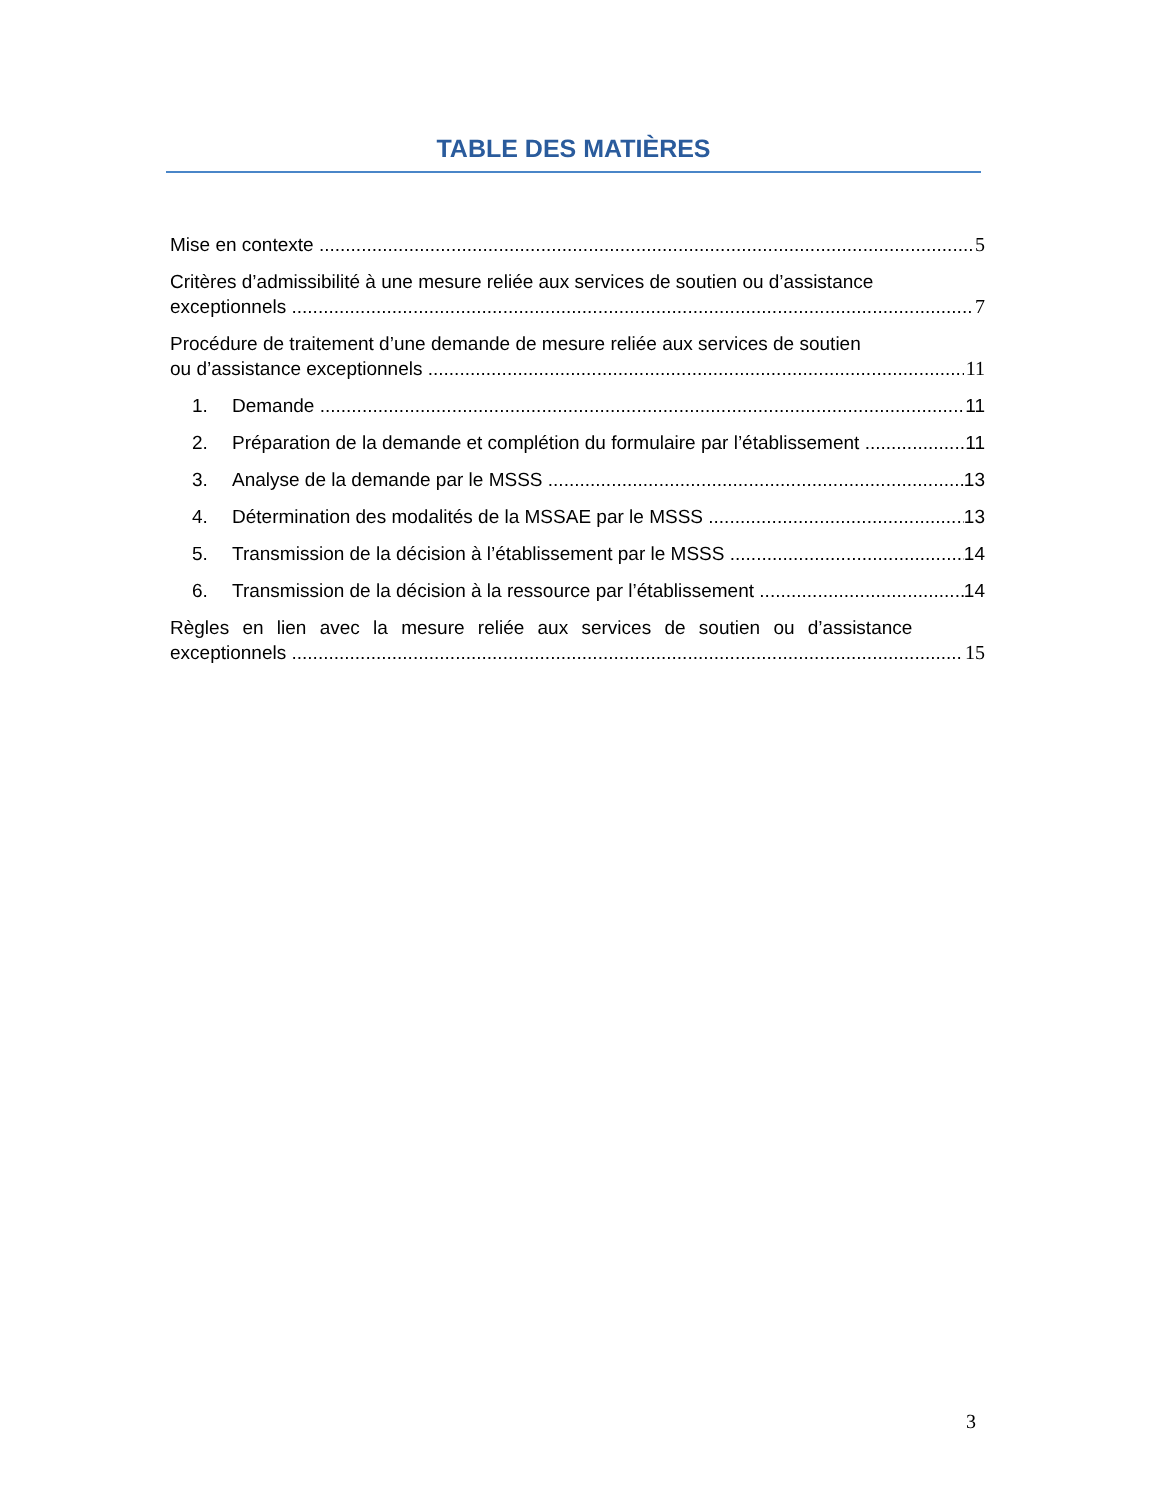TABLE DES MATIÈRES
Mise en contexte 5
Critères d’admissibilité à une mesure reliée aux services de soutien ou d’assistance
exceptionnels 7
Procédure de traitement d’une demande de mesure reliée aux services de soutien
ou d’assistance exceptionnels 11
1. Demande 11
2. Préparation de la demande et complétion du formulaire par l’établissement 11
3. Analyse de la demande par le MSSS 13
4. Détermination des modalités de la MSSAE par le MSSS 13
5. Transmission de la décision à l’établissement par le MSSS 14
6. Transmission de la décision à la ressource par l’établissement 14
Règles en lien avec la mesure reliée aux services de soutien ou d’assistance
exceptionnels 15
3